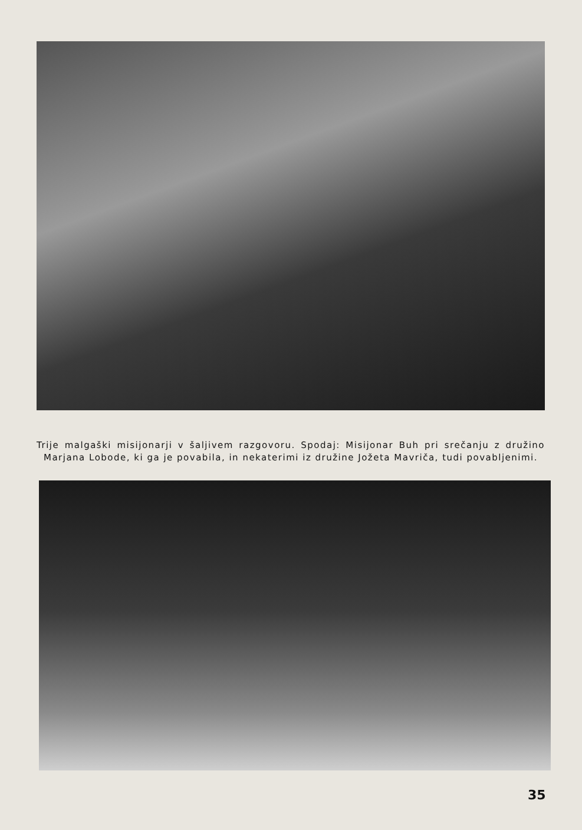Trije malgaški misijonarji v šaljivem razgovoru. Spodaj: Misijonar Buh pri srečanju z družino Marjana Lobode, ki ga je povabila, in nekaterimi iz družine Jožeta Mavriča, tudi povabljenimi.
35